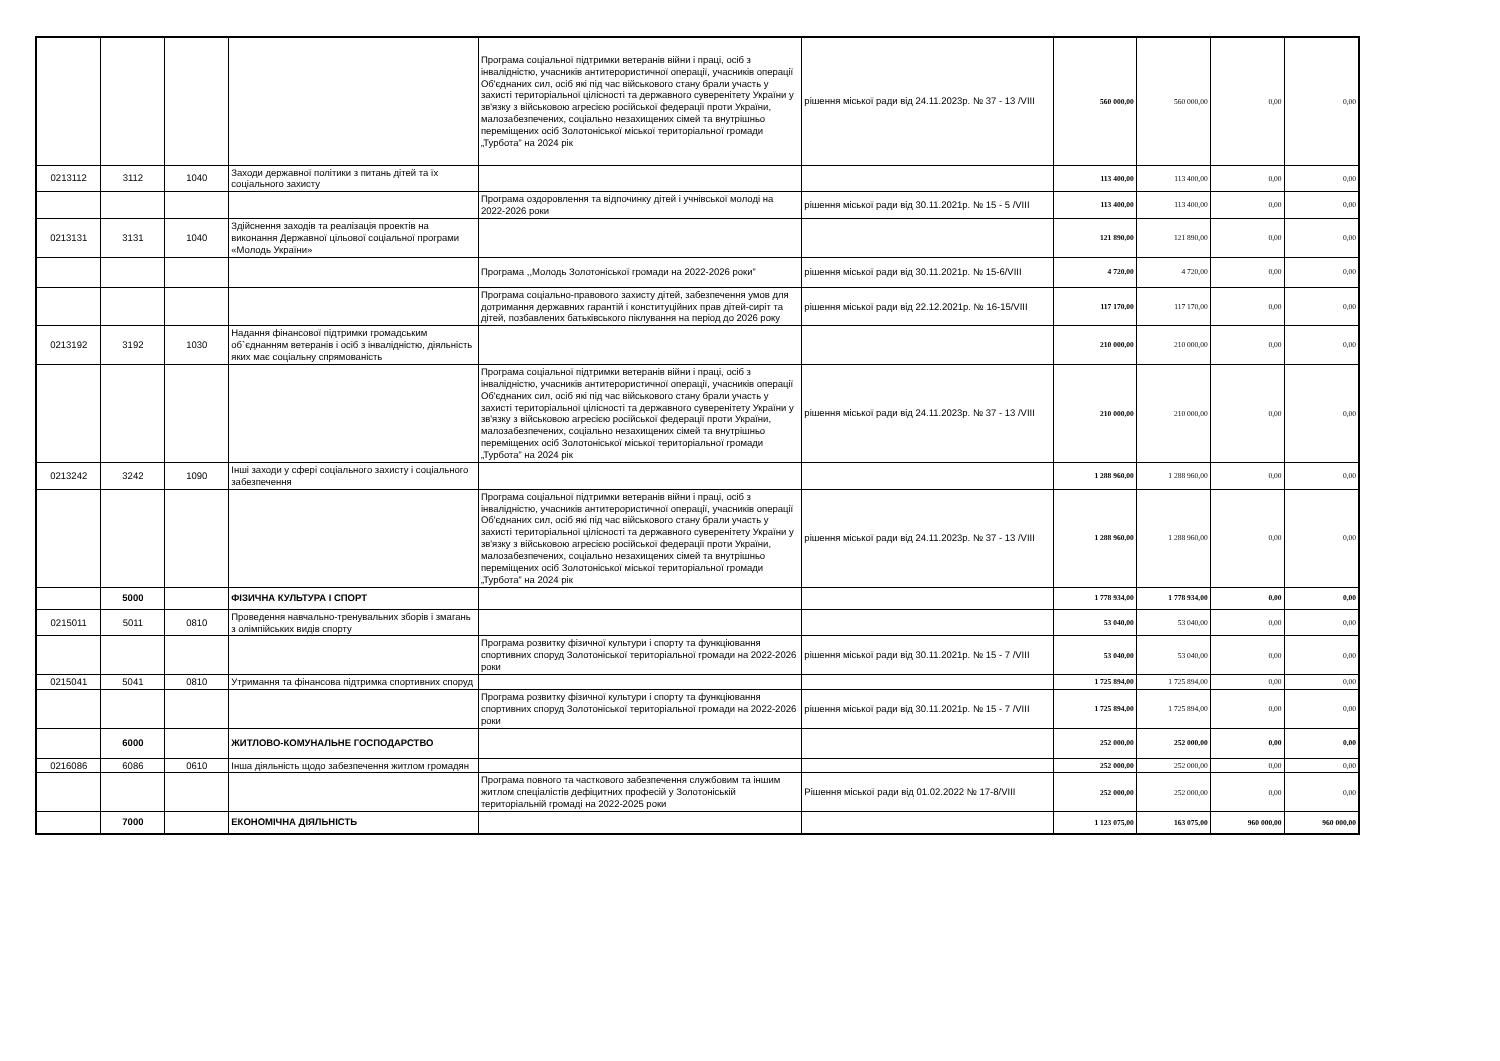| | | | | Програма соціальної підтримки ветеранів війни і праці, осіб з інвалідністю, учасників антитерористичної операції, учасників операції Об'єднаних сил, осіб які під час військового стану брали участь у захисті територіальної цілісності та державного суверенітету України у зв'язку з військовою агресією російської федерації проти України, малозабезпечених, соціально незахищених сімей та внутрішньо переміщених осіб Золотоніської міської територіальної громади „Турбота” на 2024 рік | рішення міської ради від 24.11.2023р. № 37 - 13 /VIII | 560 000,00 | 560 000,00 | 0,00 | 0,00 |
| 0213112 | 3112 | 1040 | Заходи державної політики з питань дітей та їх соціального захисту | | | 113 400,00 | 113 400,00 | 0,00 | 0,00 |
| | | | | Програма оздоровлення та відпочинку дітей і учнівської молоді на 2022-2026 роки | рішення міської ради від 30.11.2021р. № 15 - 5 /VIII | 113 400,00 | 113 400,00 | 0,00 | 0,00 |
| 0213131 | 3131 | 1040 | Здійснення заходів та реалізація проектів на виконання Державної цільової соціальної програми «Молодь України» | | | 121 890,00 | 121 890,00 | 0,00 | 0,00 |
| | | | | Програма ,,Молодь Золотоніської громади на 2022-2026 роки” | рішення міської ради від 30.11.2021р. № 15-6/VIII | 4 720,00 | 4 720,00 | 0,00 | 0,00 |
| | | | | Програма соціально-правового захисту дітей, забезпечення умов для дотримання державних гарантій і конституційних прав дітей-сиріт та дітей, позбавлених батьківського піклування на період до 2026 року | рішення міської ради від 22.12.2021р. № 16-15/VIII | 117 170,00 | 117 170,00 | 0,00 | 0,00 |
| 0213192 | 3192 | 1030 | Надання фінансової підтримки громадським об`єднанням ветеранів і осіб з інвалідністю, діяльність яких має соціальну спрямованість | | | 210 000,00 | 210 000,00 | 0,00 | 0,00 |
| | | | | Програма соціальної підтримки ветеранів війни і праці, осіб з інвалідністю, учасників антитерористичної операції, учасників операції Об'єднаних сил, осіб які під час військового стану брали участь у захисті територіальної цілісності та державного суверенітету України у зв'язку з військовою агресією російської федерації проти України, малозабезпечених, соціально незахищених сімей та внутрішньо переміщених осіб Золотоніської міської територіальної громади „Турбота” на 2024 рік | рішення міської ради від 24.11.2023р. № 37 - 13 /VIII | 210 000,00 | 210 000,00 | 0,00 | 0,00 |
| 0213242 | 3242 | 1090 | Інші заходи у сфері соціального захисту і соціального забезпечення | | | 1 288 960,00 | 1 288 960,00 | 0,00 | 0,00 |
| | | | | Програма соціальної підтримки ветеранів війни і праці, осіб з інвалідністю, учасників антитерористичної операції, учасників операції Об'єднаних сил, осіб які під час військового стану брали участь у захисті територіальної цілісності та державного суверенітету України у зв'язку з військовою агресією російської федерації проти України, малозабезпечених, соціально незахищених сімей та внутрішньо переміщених осіб Золотоніської міської територіальної громади „Турбота” на 2024 рік | рішення міської ради від 24.11.2023р. № 37 - 13 /VIII | 1 288 960,00 | 1 288 960,00 | 0,00 | 0,00 |
| | 5000 | | ФІЗИЧНА КУЛЬТУРА І СПОРТ | | | 1 778 934,00 | 1 778 934,00 | 0,00 | 0,00 |
| 0215011 | 5011 | 0810 | Проведення навчально-тренувальних зборів і змагань з олімпійських видів спорту | | | 53 040,00 | 53 040,00 | 0,00 | 0,00 |
| | | | | Програма розвитку фізичної культури і спорту та функціювання спортивних споруд Золотоніської територіальної громади на 2022-2026 роки | рішення міської ради від 30.11.2021р. № 15 - 7 /VIII | 53 040,00 | 53 040,00 | 0,00 | 0,00 |
| 0215041 | 5041 | 0810 | Утримання та фінансова підтримка спортивних споруд | | | 1 725 894,00 | 1 725 894,00 | 0,00 | 0,00 |
| | | | | Програма розвитку фізичної культури і спорту та функціювання спортивних споруд Золотоніської територіальної громади на 2022-2026 роки | рішення міської ради від 30.11.2021р. № 15 - 7 /VIII | 1 725 894,00 | 1 725 894,00 | 0,00 | 0,00 |
| | 6000 | | ЖИТЛОВО-КОМУНАЛЬНЕ ГОСПОДАРСТВО | | | 252 000,00 | 252 000,00 | 0,00 | 0,00 |
| 0216086 | 6086 | 0610 | Інша діяльність щодо забезпечення житлом громадян | | | 252 000,00 | 252 000,00 | 0,00 | 0,00 |
| | | | | Програма повного та часткового забезпечення службовим та іншим житлом спеціалістів дефіцитних професій у Золотоніській територіальній громаді на 2022-2025 роки | Рішення міської ради від 01.02.2022 № 17-8/VIII | 252 000,00 | 252 000,00 | 0,00 | 0,00 |
| | 7000 | | ЕКОНОМІЧНА ДІЯЛЬНІСТЬ | | | 1 123 075,00 | 163 075,00 | 960 000,00 | 960 000,00 |